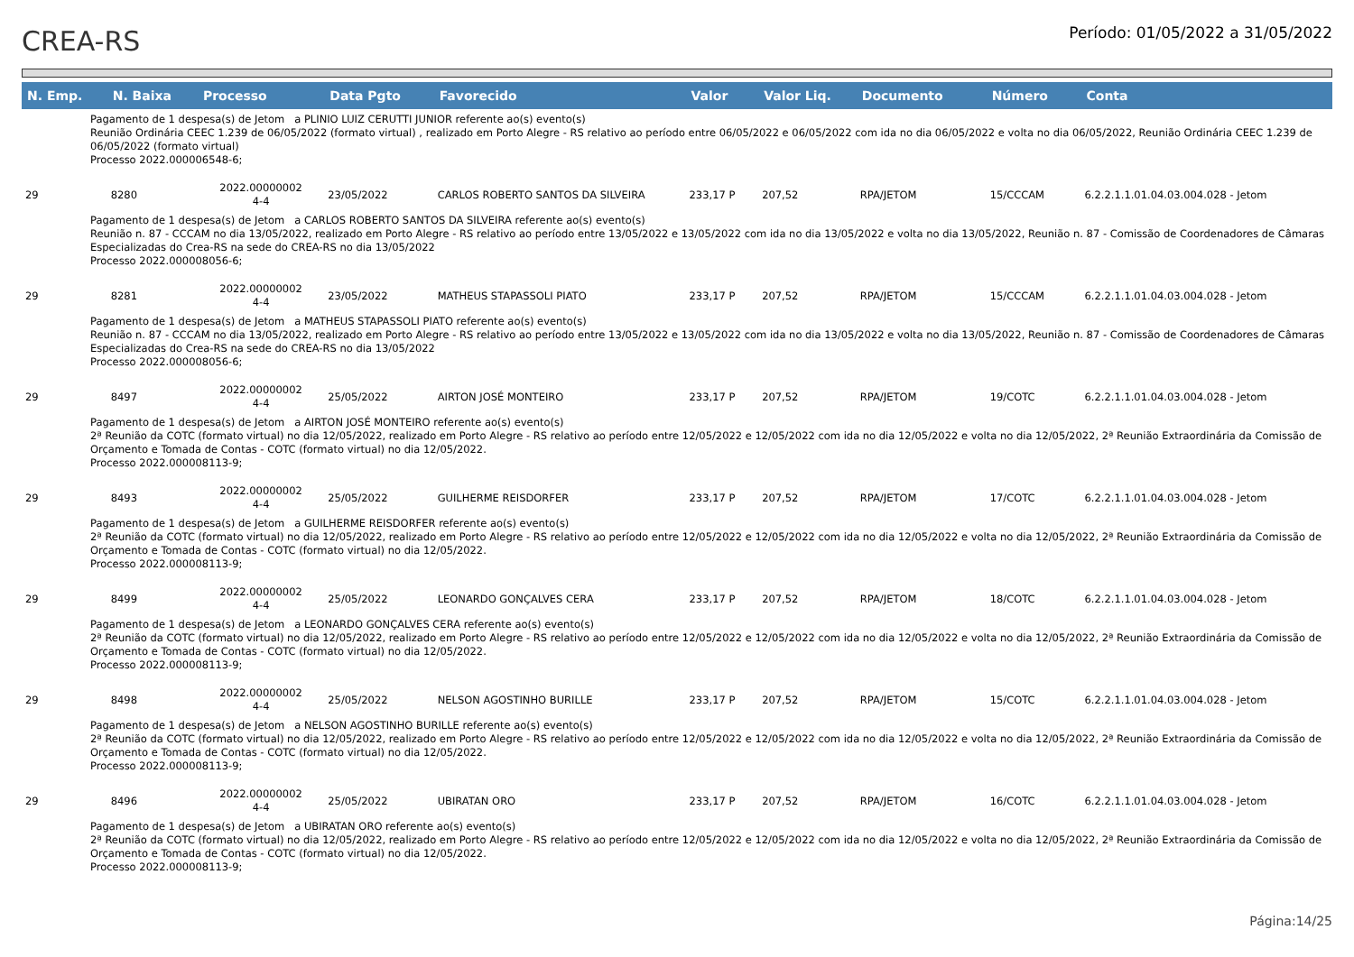CREA-RS
Período: 01/05/2022 a 31/05/2022
| N. Emp. | N. Baixa | Processo | Data Pgto | Favorecido | Valor | Valor Liq. | Documento | Número | Conta |
| --- | --- | --- | --- | --- | --- | --- | --- | --- | --- |
| Pagamento de 1 despesa(s) de Jetom a PLINIO LUIZ CERUTTI JUNIOR referente ao(s) evento(s) Reunião Ordinária CEEC 1.239 de 06/05/2022 (formato virtual) , realizado em Porto Alegre - RS relativo ao período entre 06/05/2022 e 06/05/2022 com ida no dia 06/05/2022 e volta no dia 06/05/2022, Reunião Ordinária CEEC 1.239 de 06/05/2022 (formato virtual) Processo 2022.000006548-6; | | | | | | | | | |
| 29 | 8280 | 2022.00000002 4-4 | 23/05/2022 | CARLOS ROBERTO SANTOS DA SILVEIRA | 233,17 P | 207,52 | RPA/JETOM | 15/CCCAM | 6.2.2.1.1.01.04.03.004.028 - Jetom |
| Pagamento de 1 despesa(s) de Jetom a CARLOS ROBERTO SANTOS DA SILVEIRA referente ao(s) evento(s) Reunião n. 87 - CCCAM no dia 13/05/2022, realizado em Porto Alegre - RS relativo ao período entre 13/05/2022 e 13/05/2022 com ida no dia 13/05/2022 e volta no dia 13/05/2022, Reunião n. 87 - Comissão de Coordenadores de Câmaras Especializadas do Crea-RS na sede do CREA-RS no dia 13/05/2022 Processo 2022.000008056-6; | | | | | | | | | |
| 29 | 8281 | 2022.00000002 4-4 | 23/05/2022 | MATHEUS STAPASSOLI PIATO | 233,17 P | 207,52 | RPA/JETOM | 15/CCCAM | 6.2.2.1.1.01.04.03.004.028 - Jetom |
| Pagamento de 1 despesa(s) de Jetom a MATHEUS STAPASSOLI PIATO referente ao(s) evento(s) Reunião n. 87 - CCCAM no dia 13/05/2022, realizado em Porto Alegre - RS relativo ao período entre 13/05/2022 e 13/05/2022 com ida no dia 13/05/2022 e volta no dia 13/05/2022, Reunião n. 87 - Comissão de Coordenadores de Câmaras Especializadas do Crea-RS na sede do CREA-RS no dia 13/05/2022 Processo 2022.000008056-6; | | | | | | | | | |
| 29 | 8497 | 2022.00000002 4-4 | 25/05/2022 | AIRTON JOSÉ MONTEIRO | 233,17 P | 207,52 | RPA/JETOM | 19/COTC | 6.2.2.1.1.01.04.03.004.028 - Jetom |
| Pagamento de 1 despesa(s) de Jetom a AIRTON JOSÉ MONTEIRO referente ao(s) evento(s) 2ª Reunião da COTC (formato virtual) no dia 12/05/2022, realizado em Porto Alegre - RS relativo ao período entre 12/05/2022 e 12/05/2022 com ida no dia 12/05/2022 e volta no dia 12/05/2022, 2ª Reunião Extraordinária da Comissão de Orçamento e Tomada de Contas - COTC (formato virtual) no dia 12/05/2022. Processo 2022.000008113-9; | | | | | | | | | |
| 29 | 8493 | 2022.00000002 4-4 | 25/05/2022 | GUILHERME REISDORFER | 233,17 P | 207,52 | RPA/JETOM | 17/COTC | 6.2.2.1.1.01.04.03.004.028 - Jetom |
| Pagamento de 1 despesa(s) de Jetom a GUILHERME REISDORFER referente ao(s) evento(s) 2ª Reunião da COTC (formato virtual) no dia 12/05/2022, realizado em Porto Alegre - RS relativo ao período entre 12/05/2022 e 12/05/2022 com ida no dia 12/05/2022 e volta no dia 12/05/2022, 2ª Reunião Extraordinária da Comissão de Orçamento e Tomada de Contas - COTC (formato virtual) no dia 12/05/2022. Processo 2022.000008113-9; | | | | | | | | | |
| 29 | 8499 | 2022.00000002 4-4 | 25/05/2022 | LEONARDO GONÇALVES CERA | 233,17 P | 207,52 | RPA/JETOM | 18/COTC | 6.2.2.1.1.01.04.03.004.028 - Jetom |
| Pagamento de 1 despesa(s) de Jetom a LEONARDO GONÇALVES CERA referente ao(s) evento(s) 2ª Reunião da COTC (formato virtual) no dia 12/05/2022, realizado em Porto Alegre - RS relativo ao período entre 12/05/2022 e 12/05/2022 com ida no dia 12/05/2022 e volta no dia 12/05/2022, 2ª Reunião Extraordinária da Comissão de Orçamento e Tomada de Contas - COTC (formato virtual) no dia 12/05/2022. Processo 2022.000008113-9; | | | | | | | | | |
| 29 | 8498 | 2022.00000002 4-4 | 25/05/2022 | NELSON AGOSTINHO BURILLE | 233,17 P | 207,52 | RPA/JETOM | 15/COTC | 6.2.2.1.1.01.04.03.004.028 - Jetom |
| Pagamento de 1 despesa(s) de Jetom a NELSON AGOSTINHO BURILLE referente ao(s) evento(s) 2ª Reunião da COTC (formato virtual) no dia 12/05/2022, realizado em Porto Alegre - RS relativo ao período entre 12/05/2022 e 12/05/2022 com ida no dia 12/05/2022 e volta no dia 12/05/2022, 2ª Reunião Extraordinária da Comissão de Orçamento e Tomada de Contas - COTC (formato virtual) no dia 12/05/2022. Processo 2022.000008113-9; | | | | | | | | | |
| 29 | 8496 | 2022.00000002 4-4 | 25/05/2022 | UBIRATAN ORO | 233,17 P | 207,52 | RPA/JETOM | 16/COTC | 6.2.2.1.1.01.04.03.004.028 - Jetom |
| Pagamento de 1 despesa(s) de Jetom a UBIRATAN ORO referente ao(s) evento(s) 2ª Reunião da COTC (formato virtual) no dia 12/05/2022, realizado em Porto Alegre - RS relativo ao período entre 12/05/2022 e 12/05/2022 com ida no dia 12/05/2022 e volta no dia 12/05/2022, 2ª Reunião Extraordinária da Comissão de Orçamento e Tomada de Contas - COTC (formato virtual) no dia 12/05/2022. Processo 2022.000008113-9; | | | | | | | | | |
Página:14/25